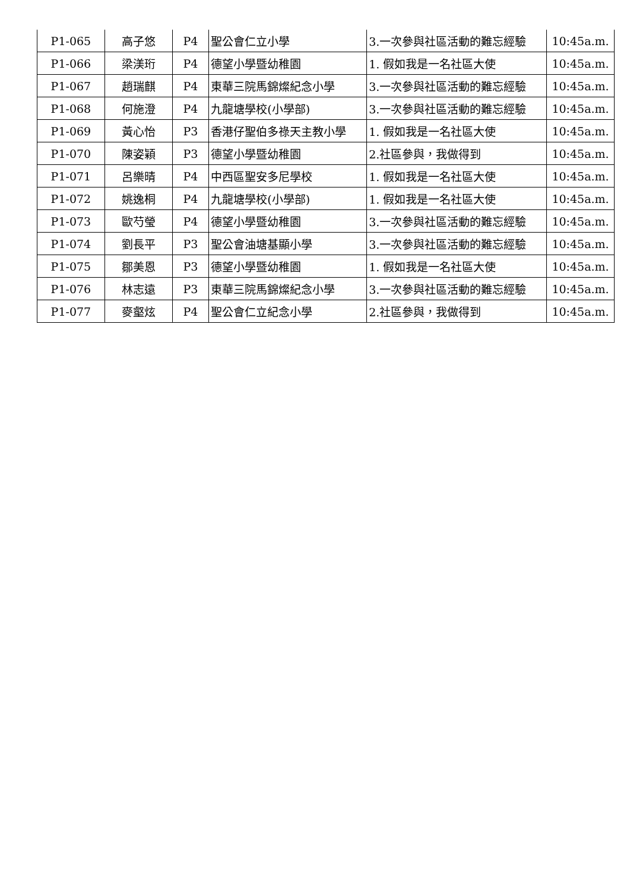| P1-065 | 高子悠 | P4 | 聖公會仁立小學 | 3.一次參與社區活動的難忘經驗 | 10:45a.m. |
| P1-066 | 梁渼珩 | P4 | 德望小學暨幼稚園 | 1. 假如我是一名社區大使 | 10:45a.m. |
| P1-067 | 趙瑞麒 | P4 | 東華三院馬錦燦紀念小學 | 3.一次參與社區活動的難忘經驗 | 10:45a.m. |
| P1-068 | 何施澄 | P4 | 九龍塘學校(小學部) | 3.一次參與社區活動的難忘經驗 | 10:45a.m. |
| P1-069 | 黃心怡 | P3 | 香港仔聖伯多祿天主教小學 | 1. 假如我是一名社區大使 | 10:45a.m. |
| P1-070 | 陳姿穎 | P3 | 德望小學暨幼稚園 | 2.社區參與，我做得到 | 10:45a.m. |
| P1-071 | 呂樂晴 | P4 | 中西區聖安多尼學校 | 1. 假如我是一名社區大使 | 10:45a.m. |
| P1-072 | 姚逸桐 | P4 | 九龍塘學校(小學部) | 1. 假如我是一名社區大使 | 10:45a.m. |
| P1-073 | 歐芍瑩 | P4 | 德望小學暨幼稚園 | 3.一次參與社區活動的難忘經驗 | 10:45a.m. |
| P1-074 | 劉長平 | P3 | 聖公會油塘基顯小學 | 3.一次參與社區活動的難忘經驗 | 10:45a.m. |
| P1-075 | 鄒美恩 | P3 | 德望小學暨幼稚園 | 1. 假如我是一名社區大使 | 10:45a.m. |
| P1-076 | 林志遠 | P3 | 東華三院馬錦燦紀念小學 | 3.一次參與社區活動的難忘經驗 | 10:45a.m. |
| P1-077 | 麥壑炫 | P4 | 聖公會仁立紀念小學 | 2.社區參與，我做得到 | 10:45a.m. |